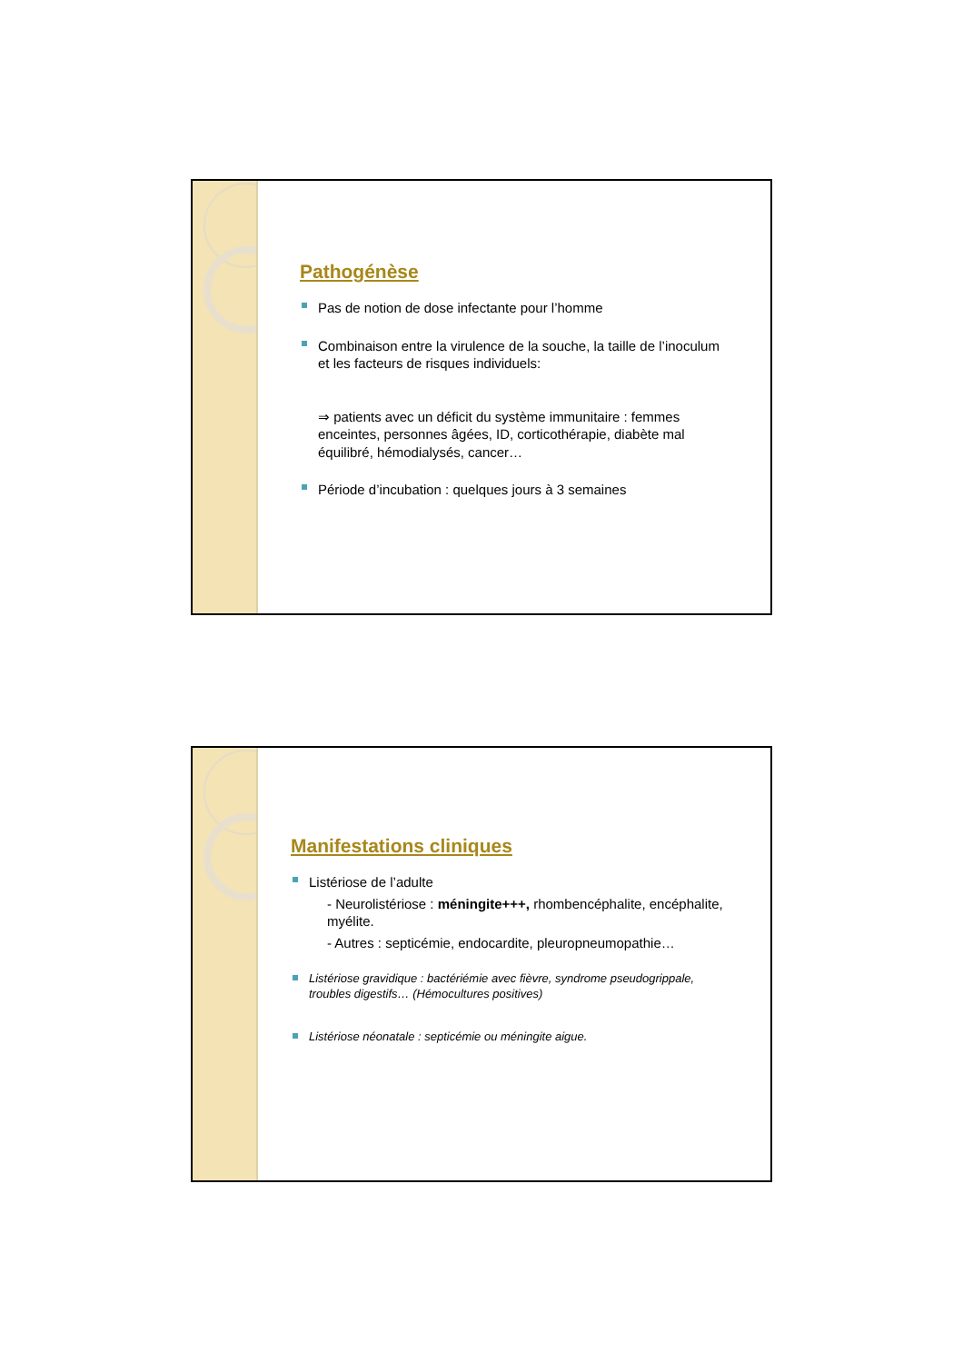Pathogénèse
Pas de notion de dose infectante pour l’homme
Combinaison entre la virulence de la souche, la taille de l’inoculum et les facteurs de risques individuels:
⇒ patients avec un déficit du système immunitaire : femmes enceintes, personnes âgées, ID, corticothérapie, diabète mal équilibré, hémodialysés, cancer…
Période d’incubation : quelques jours à 3 semaines
Manifestations cliniques
Listériose de l’adulte
- Neurolistériose : méningite+++, rhombencéphalite, encéphalite, myélite.
- Autres : septicémie, endocardite, pleuropneumopathie…
Listériose gravidique : bactériémie avec fièvre, syndrome pseudogrippale, troubles digestifs… (Hémocultures positives)
Listériose néonatale : septicémie ou méningite aigue.